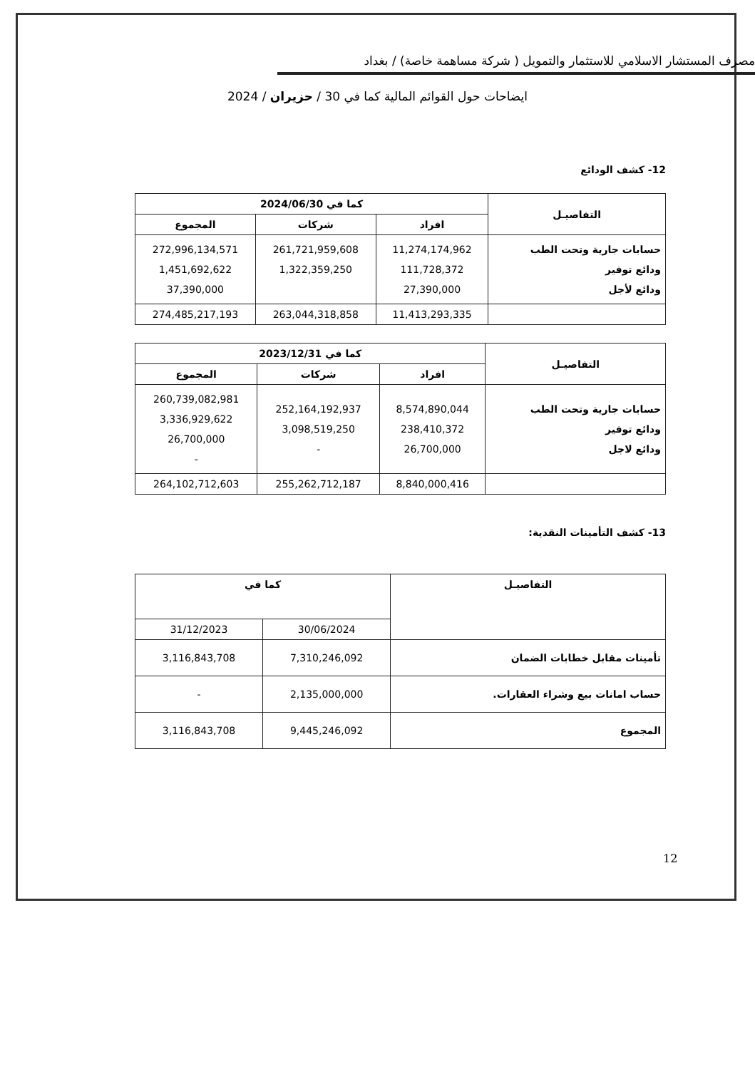مصرف المستشار الاسلامي للاستثمار والتمويل ( شركة مساهمة خاصة) / بغداد
ايضاحات حول القوائم المالية كما في 30 / حزيران / 2024
12- كشف الودائع
| التفاصيـل | كما في 2024/06/30 | | |
| --- | --- | --- | --- |
| | افراد | شركات | المجموع |
| حسابات جارية وتحت الطب ودائع توفير ودائع لأجل | 11,274,174,962 111,728,372 27,390,000 | 261,721,959,608 1,322,359,250 | 272,996,134,571 1,451,692,622 37,390,000 |
| | 11,413,293,335 | 263,044,318,858 | 274,485,217,193 |
| التفاصيـل | كما في 2023/12/31 | | |
| --- | --- | --- | --- |
| | افراد | شركات | المجموع |
| حسابات جارية وتحت الطب ودائع توفير ودائع لاجل | 8,574,890,044 238,410,372 26,700,000 | 252,164,192,937 3,098,519,250 - | 260,739,082,981 3,336,929,622 26,700,000 - |
| | 8,840,000,416 | 255,262,712,187 | 264,102,712,603 |
13- كشف التأمينات النقدية:
| التفاصيـل | كما في | |
| --- | --- | --- |
| | 30/06/2024 | 31/12/2023 |
| تأمينات مقابل خطابات الضمان | 7,310,246,092 | 3,116,843,708 |
| حساب امانات بيع وشراء العقارات. | 2,135,000,000 | - |
| المجموع | 9,445,246,092 | 3,116,843,708 |
12